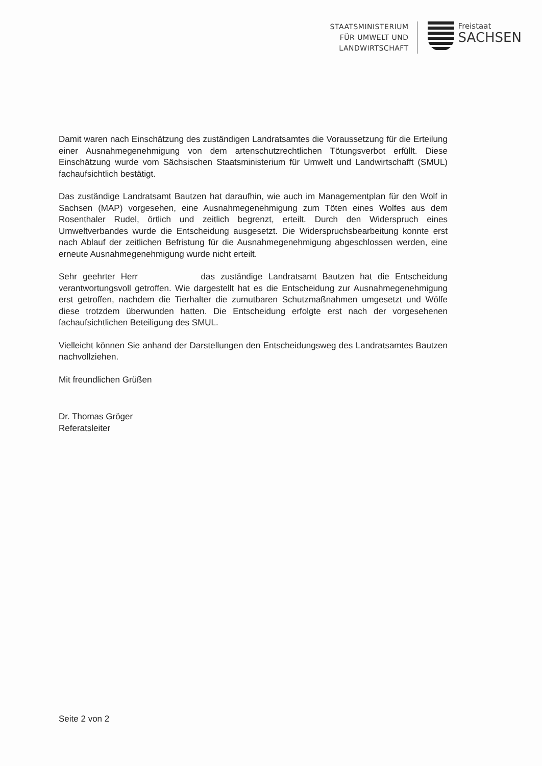STAATSMINISTERIUM
FÜR UMWELT UND
LANDWIRTSCHAFT
Freistaat
SACHSEN
Damit waren nach Einschätzung des zuständigen Landratsamtes die Voraussetzung für die Erteilung einer Ausnahmegenehmigung von dem artenschutzrechtlichen Tötungsverbot erfüllt. Diese Einschätzung wurde vom Sächsischen Staatsministerium für Umwelt und Landwirtschafft (SMUL) fachaufsichtlich bestätigt.
Das zuständige Landratsamt Bautzen hat daraufhin, wie auch im Managementplan für den Wolf in Sachsen (MAP) vorgesehen, eine Ausnahmegenehmigung zum Töten eines Wolfes aus dem Rosenthaler Rudel, örtlich und zeitlich begrenzt, erteilt. Durch den Widerspruch eines Umweltverbandes wurde die Entscheidung ausgesetzt. Die Widerspruchsbearbeitung konnte erst nach Ablauf der zeitlichen Befristung für die Ausnahmegenehmigung abgeschlossen werden, eine erneute Ausnahmegenehmigung wurde nicht erteilt.
Sehr geehrter Herr das zuständige Landratsamt Bautzen hat die Entscheidung verantwortungsvoll getroffen. Wie dargestellt hat es die Entscheidung zur Ausnahmegenehmigung erst getroffen, nachdem die Tierhalter die zumutbaren Schutzmaßnahmen umgesetzt und Wölfe diese trotzdem überwunden hatten. Die Entscheidung erfolgte erst nach der vorgesehenen fachaufsichtlichen Beteiligung des SMUL.
Vielleicht können Sie anhand der Darstellungen den Entscheidungsweg des Landratsamtes Bautzen nachvollziehen.
Mit freundlichen Grüßen
Dr. Thomas Gröger
Referatsleiter
Seite 2 von 2